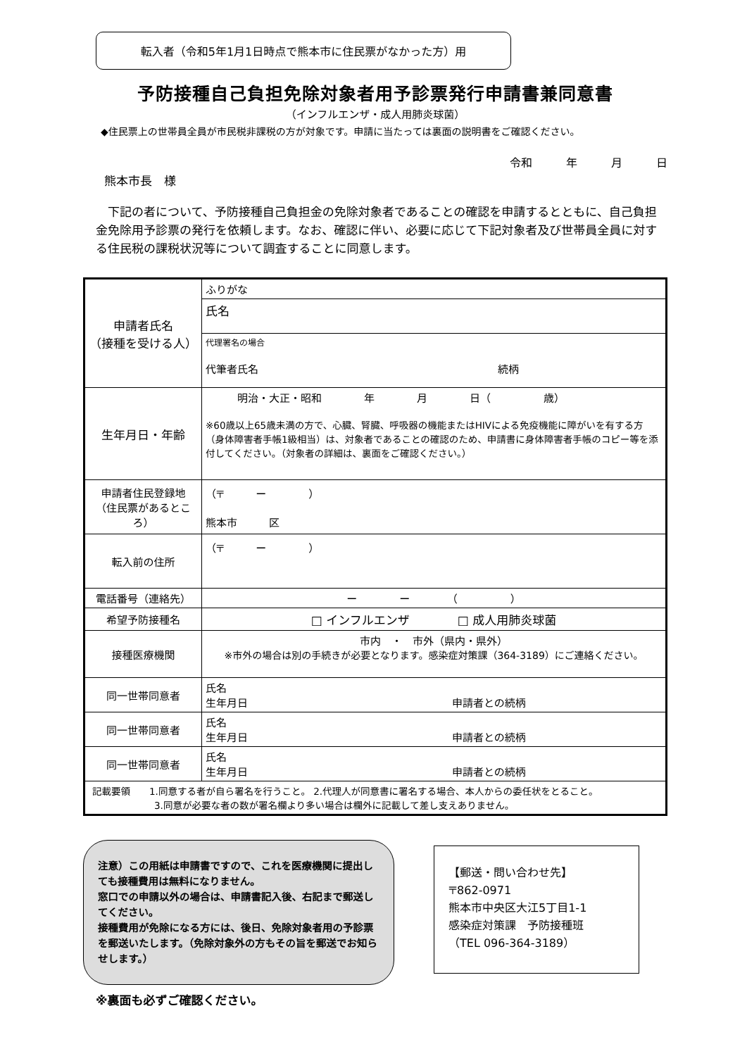転入者（令和5年1月1日時点で熊本市に住民票がなかった方）用
予防接種自己負担免除対象者用予診票発行申請書兼同意書
（インフルエンザ・成人用肺炎球菌）
◆住民票上の世帯員全員が市民税非課税の方が対象です。申請に当たっては裏面の説明書をご確認ください。
令和　　　年　　　月　　　日
熊本市長　様
　下記の者について、予防接種自己負担金の免除対象者であることの確認を申請するとともに、自己負担金免除用予診票の発行を依頼します。なお、確認に伴い、必要に応じて下記対象者及び世帯員全員に対する住民税の課税状況等について調査することに同意します。
| 申請者氏名 （接種を受ける人） | ふりがな |
| | 氏名 |
| | 代理署名の場合 代筆者氏名 続柄 |
| 生年月日・年齢 | 明治・大正・昭和 年 月 日（ 歳） ※60歳以上65歳未満の方で、心臓、腎臓、呼吸器の機能またはHIVによる免疫機能に障がいを有する方（身体障害者手帳1級相当）は、対象者であることの確認のため、申請書に身体障害者手帳のコピー等を添付してください。（対象者の詳細は、裏面をご確認ください。） |
| 申請者住民登録地 （住民票があるところ） | （〒 ー ） 熊本市 区 |
| 転入前の住所 | （〒 ー ） |
| 電話番号（連絡先） | ー ー （ ） |
| 希望予防接種名 | □ インフルエンザ □ 成人用肺炎球菌 |
| 接種医療機関 | 市内 ・ 市外（県内・県外） ※市外の場合は別の手続きが必要となります。感染症対策課（364-3189）にご連絡ください。 |
| 同一世帯同意者 | 氏名 生年月日 申請者との続柄 |
| 同一世帯同意者 | 氏名 生年月日 申請者との続柄 |
| 同一世帯同意者 | 氏名 生年月日 申請者との続柄 |
| 記載要領 1.同意する者が自ら署名を行うこと。 2.代理人が同意書に署名する場合、本人からの委任状をとること。 3.同意が必要な者の数が署名欄より多い場合は欄外に記載して差し支えありません。 | |
注意）この用紙は申請書ですので、これを医療機関に提出しても接種費用は無料になりません。
窓口での申請以外の場合は、申請書記入後、右記まで郵送してください。
接種費用が免除になる方には、後日、免除対象者用の予診票を郵送いたします。（免除対象外の方もその旨を郵送でお知らせします。）
【郵送・問い合わせ先】
〒862-0971
熊本市中央区大江5丁目1-1
感染症対策課　予防接種班
（TEL 096-364-3189）
※裏面も必ずご確認ください。